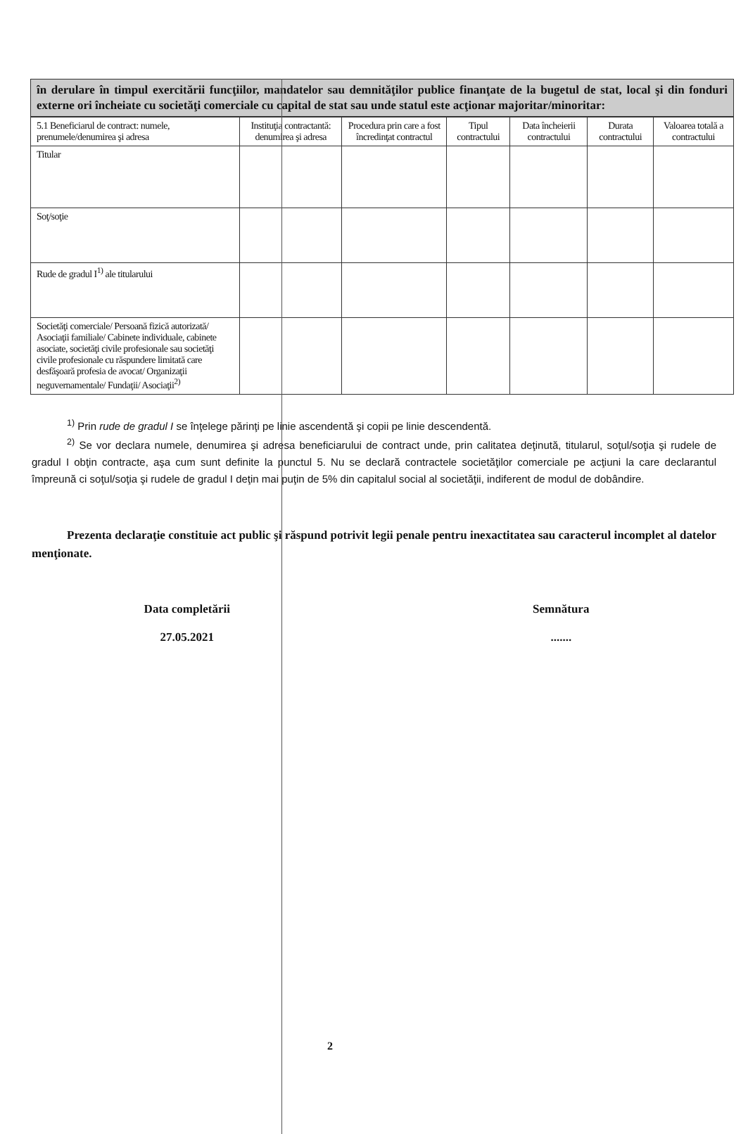în derulare în timpul exercitării funcţiilor, mandatelor sau demnităţilor publice finanţate de la bugetul de stat, local şi din fonduri externe ori încheiate cu societăţi comerciale cu capital de stat sau unde statul este acţionar majoritar/minoritar:
| 5.1 Beneficiarul de contract: numele, prenumele/denumirea şi adresa | Instituţia contractantă: denumirea şi adresa | Procedura prin care a fost încredinţat contractul | Tipul contractului | Data încheierii contractului | Durata contractului | Valoarea totală a contractului |
| --- | --- | --- | --- | --- | --- | --- |
| Titular | | | | | | |
| Soţ/soţie | | | | | | |
| Rude de gradul I<sup>1)</sup> ale titularului | | | | | | |
| Societăţi comerciale/ Persoană fizică autorizată/ Asociaţii familiale/ Cabinete individuale, cabinete asociate, societăţi civile profesionale sau societăţi civile profesionale cu răspundere limitată care desfăşoară profesia de avocat/ Organizaţii neguvernamentale/ Fundaţii/ Asociaţii<sup>2)</sup> | | | | | | |
<sup>1)</sup> Prin rude de gradul I se înţelege părinţi pe linie ascendentă şi copii pe linie descendentă.
<sup>2)</sup> Se vor declara numele, denumirea şi adresa beneficiarului de contract unde, prin calitatea deţinută, titularul, soţul/soţia şi rudele de gradul I obţin contracte, aşa cum sunt definite la punctul 5. Nu se declară contractele societăţilor comerciale pe acţiuni la care declarantul împreună ci soţul/soţia şi rudele de gradul I deţin mai puţin de 5% din capitalul social al societăţii, indiferent de modul de dobândire.
Prezenta declaraţie constituie act public şi răspund potrivit legii penale pentru inexactitatea sau caracterul incomplet al datelor menţionate.
Data completării
27.05.2021
Semnătura
.......
2